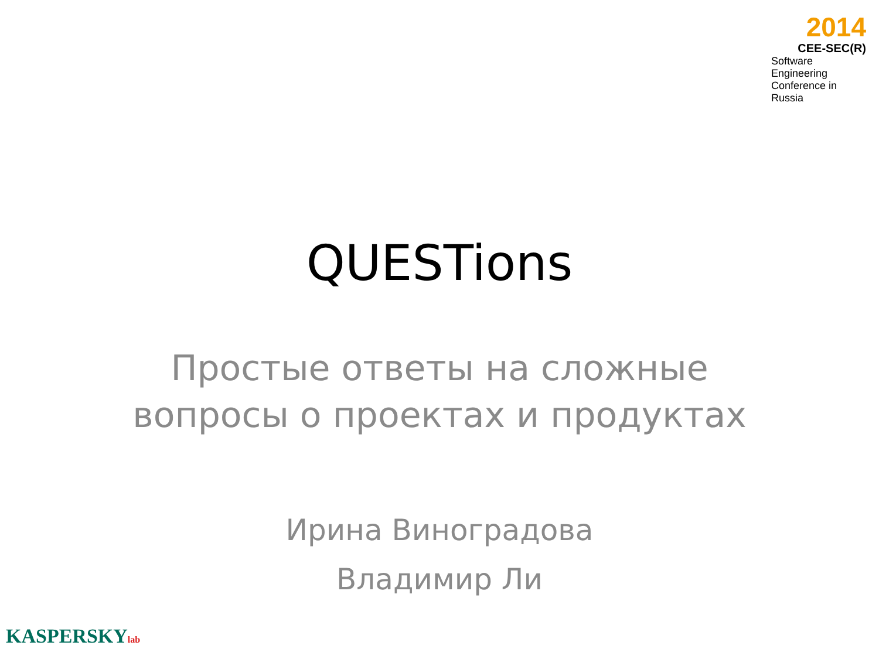2014
CEE-SEC(R)
Software Engineering
Conference in Russia
QUESTions
Простые ответы на сложные
вопросы о проектах и продуктах
Ирина Виноградова
Владимир Ли
KASPERSKYlab